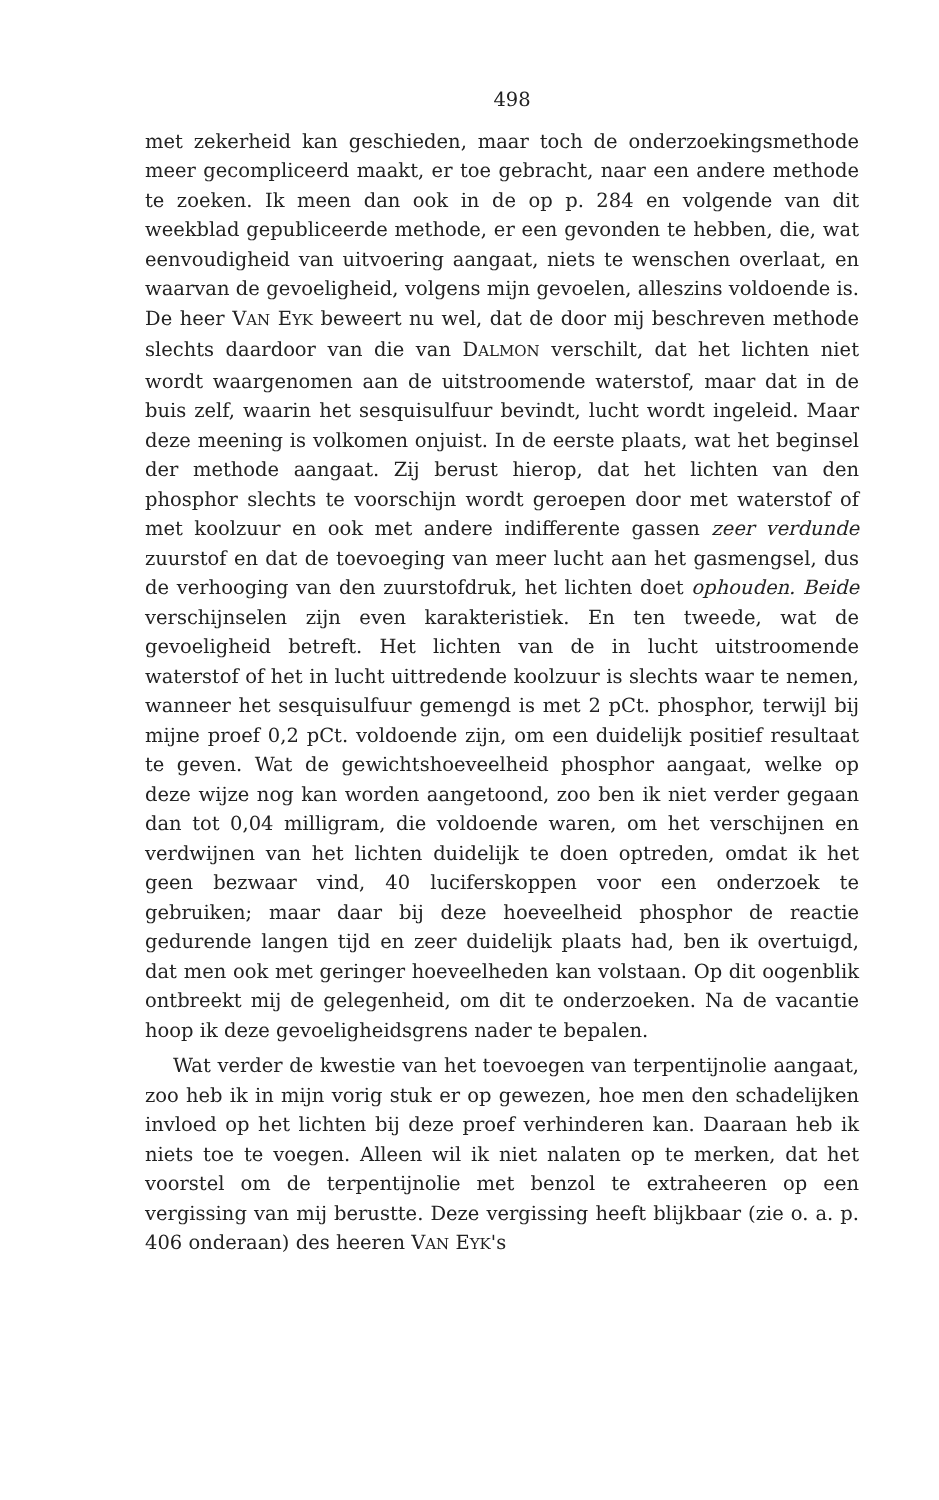498
met zekerheid kan geschieden, maar toch de onderzoekingsmethode meer gecompliceerd maakt, er toe gebracht, naar een andere methode te zoeken. Ik meen dan ook in de op p. 284 en volgende van dit weekblad gepubliceerde methode, er een gevonden te hebben, die, wat eenvoudigheid van uitvoering aangaat, niets te wenschen overlaat, en waarvan de gevoeligheid, volgens mijn gevoelen, alleszins voldoende is. De heer VAN EYK beweert nu wel, dat de door mij beschreven methode slechts daardoor van die van DALMON verschilt, dat het lichten niet wordt waargenomen aan de uitstroomende waterstof, maar dat in de buis zelf, waarin het sesquisulfuur bevindt, lucht wordt ingeleid. Maar deze meening is volkomen onjuist. In de eerste plaats, wat het beginsel der methode aangaat. Zij berust hierop, dat het lichten van den phosphor slechts te voorschijn wordt geroepen door met waterstof of met koolzuur en ook met andere indifferente gassen zeer verdunde zuurstof en dat de toevoeging van meer lucht aan het gasmengsel, dus de verhooging van den zuurstofdruk, het lichten doet ophouden. Beide verschijnselen zijn even karakteristiek. En ten tweede, wat de gevoeligheid betreft. Het lichten van de in lucht uitstroomende waterstof of het in lucht uittredende koolzuur is slechts waar te nemen, wanneer het sesquisulfuur gemengd is met 2 pCt. phosphor, terwijl bij mijne proef 0,2 pCt. voldoende zijn, om een duidelijk positief resultaat te geven. Wat de gewichtshoeveelheid phosphor aangaat, welke op deze wijze nog kan worden aangetoond, zoo ben ik niet verder gegaan dan tot 0,04 milligram, die voldoende waren, om het verschijnen en verdwijnen van het lichten duidelijk te doen optreden, omdat ik het geen bezwaar vind, 40 luciferskoppen voor een onderzoek te gebruiken; maar daar bij deze hoeveelheid phosphor de reactie gedurende langen tijd en zeer duidelijk plaats had, ben ik overtuigd, dat men ook met geringer hoeveelheden kan volstaan. Op dit oogenblik ontbreekt mij de gelegenheid, om dit te onderzoeken. Na de vacantie hoop ik deze gevoeligheidsgrens nader te bepalen.
Wat verder de kwestie van het toevoegen van terpentijnolie aangaat, zoo heb ik in mijn vorig stuk er op gewezen, hoe men den schadelijken invloed op het lichten bij deze proef verhinderen kan. Daaraan heb ik niets toe te voegen. Alleen wil ik niet nalaten op te merken, dat het voorstel om de terpentijnolie met benzol te extraheeren op een vergissing van mij berustte. Deze vergissing heeft blijkbaar (zie o. a. p. 406 onderaan) des heeren VAN EYK's